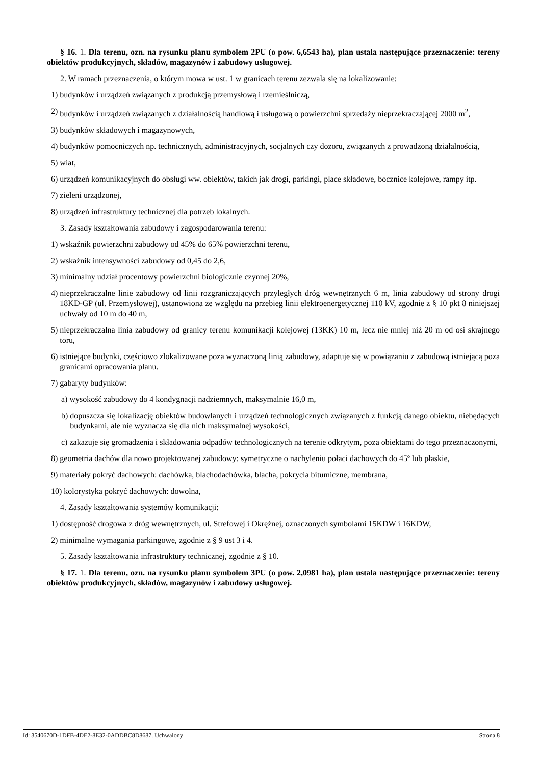§ 16. 1. Dla terenu, ozn. na rysunku planu symbolem 2PU (o pow. 6,6543 ha), plan ustala następujące przeznaczenie: tereny obiektów produkcyjnych, składów, magazynów i zabudowy usługowej.
2. W ramach przeznaczenia, o którym mowa w ust. 1 w granicach terenu zezwala się na lokalizowanie:
1) budynków i urządzeń związanych z produkcją przemysłową i rzemieślniczą,
2) budynków i urządzeń związanych z działalnością handlową i usługową o powierzchni sprzedaży nieprzekraczającej 2000 m<sup>2</sup>,
3) budynków składowych i magazynowych,
4) budynków pomocniczych np. technicznych, administracyjnych, socjalnych czy dozoru, związanych z prowadzoną działalnością,
5) wiat,
6) urządzeń komunikacyjnych do obsługi ww. obiektów, takich jak drogi, parkingi, place składowe, bocznice kolejowe, rampy itp.
7) zieleni urządzonej,
8) urządzeń infrastruktury technicznej dla potrzeb lokalnych.
3. Zasady kształtowania zabudowy i zagospodarowania terenu:
1) wskaźnik powierzchni zabudowy od 45% do 65% powierzchni terenu,
2) wskaźnik intensywności zabudowy od 0,45 do 2,6,
3) minimalny udział procentowy powierzchni biologicznie czynnej 20%,
4) nieprzekraczalne linie zabudowy od linii rozgraniczających przyległych dróg wewnętrznych 6 m, linia zabudowy od strony drogi 18KD-GP (ul. Przemysłowej), ustanowiona ze względu na przebieg linii elektroenergetycznej 110 kV, zgodnie z § 10 pkt 8 niniejszej uchwały od 10 m do 40 m,
5) nieprzekraczalna linia zabudowy od granicy terenu komunikacji kolejowej (13KK) 10 m, lecz nie mniej niż 20 m od osi skrajnego toru,
6) istniejące budynki, częściowo zlokalizowane poza wyznaczoną linią zabudowy, adaptuje się w powiązaniu z zabudową istniejącą poza granicami opracowania planu.
7) gabaryty budynków:
a) wysokość zabudowy do 4 kondygnacji nadziemnych, maksymalnie 16,0 m,
b) dopuszcza się lokalizację obiektów budowlanych i urządzeń technologicznych związanych z funkcją danego obiektu, niebędących budynkami, ale nie wyznacza się dla nich maksymalnej wysokości,
c) zakazuje się gromadzenia i składowania odpadów technologicznych na terenie odkrytym, poza obiektami do tego przeznaczonymi,
8) geometria dachów dla nowo projektowanej zabudowy: symetryczne o nachyleniu połaci dachowych do 45º lub płaskie,
9) materiały pokryć dachowych: dachówka, blachodachówka, blacha, pokrycia bitumiczne, membrana,
10) kolorystyka pokryć dachowych: dowolna,
4. Zasady kształtowania systemów komunikacji:
1) dostępność drogowa z dróg wewnętrznych, ul. Strefowej i Okrężnej, oznaczonych symbolami 15KDW i 16KDW,
2) minimalne wymagania parkingowe, zgodnie z § 9 ust 3 i 4.
5. Zasady kształtowania infrastruktury technicznej, zgodnie z § 10.
§ 17. 1. Dla terenu, ozn. na rysunku planu symbolem 3PU (o pow. 2,0981 ha), plan ustala następujące przeznaczenie: tereny obiektów produkcyjnych, składów, magazynów i zabudowy usługowej.
Id: 3540670D-1DFB-4DE2-8E32-0ADDBC8D8687. Uchwalony Strona 8